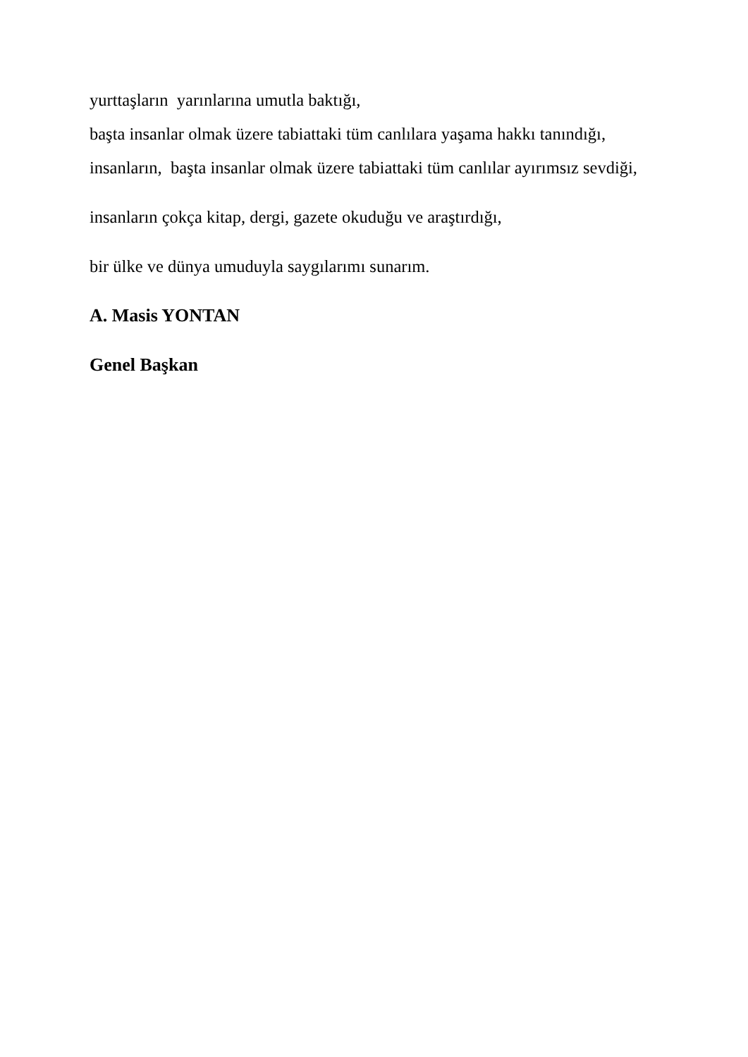yurttaşların yarınlarına umutla baktığı,
başta insanlar olmak üzere tabiattaki tüm canlılara yaşama hakkı tanındığı,
insanların, başta insanlar olmak üzere tabiattaki tüm canlılar ayırımsız sevdiği,
insanların çokça kitap, dergi, gazete okuduğu ve araştırdığı,
bir ülke ve dünya umuduyla saygılarımı sunarım.
A. Masis YONTAN
Genel Başkan